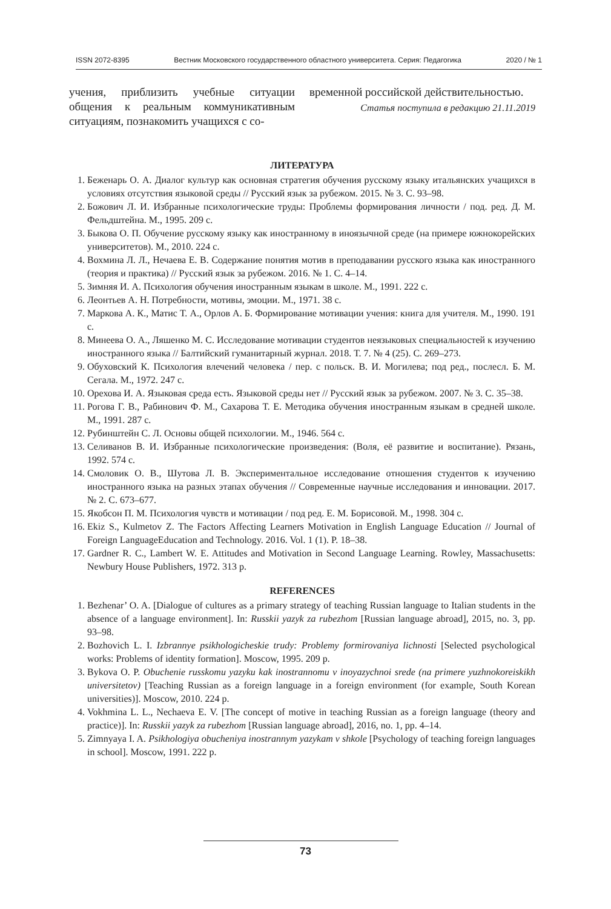ISSN 2072-8395 Вестник Московского государственного областного университета. Серия: Педагогика 2020 / № 1
учения, приблизить учебные ситуации общения к реальным коммуникативным ситуациям, познакомить учащихся с со-
временной российской действительностью.
Статья поступила в редакцию 21.11.2019
ЛИТЕРАТУРА
1. Беженарь О. А. Диалог культур как основная стратегия обучения русскому языку итальянских учащихся в условиях отсутствия языковой среды // Русский язык за рубежом. 2015. № 3. С. 93–98.
2. Божович Л. И. Избранные психологические труды: Проблемы формирования личности / под. ред. Д. М. Фельдштейна. М., 1995. 209 с.
3. Быкова О. П. Обучение русскому языку как иностранному в иноязычной среде (на примере южнокорейских университетов). М., 2010. 224 с.
4. Вохмина Л. Л., Нечаева Е. В. Содержание понятия мотив в преподавании русского языка как иностранного (теория и практика) // Русский язык за рубежом. 2016. № 1. С. 4–14.
5. Зимняя И. А. Психология обучения иностранным языкам в школе. М., 1991. 222 с.
6. Леонтьев А. Н. Потребности, мотивы, эмоции. М., 1971. 38 с.
7. Маркова А. К., Матис Т. А., Орлов А. Б. Формирование мотивации учения: книга для учителя. М., 1990. 191 с.
8. Минеева О. А., Ляшенко М. С. Исследование мотивации студентов неязыковых специальностей к изучению иностранного языка // Балтийский гуманитарный журнал. 2018. Т. 7. № 4 (25). С. 269–273.
9. Обуховский К. Психология влечений человека / пер. с польск. В. И. Могилева; под ред., послесл. Б. М. Сегала. М., 1972. 247 с.
10. Орехова И. А. Языковая среда есть. Языковой среды нет // Русский язык за рубежом. 2007. № 3. С. 35–38.
11. Рогова Г. В., Рабинович Ф. М., Сахарова Т. Е. Методика обучения иностранным языкам в средней школе. М., 1991. 287 с.
12. Рубинштейн С. Л. Основы общей психологии. М., 1946. 564 с.
13. Селиванов В. И. Избранные психологические произведения: (Воля, её развитие и воспитание). Рязань, 1992. 574 с.
14. Смоловик О. В., Шутова Л. В. Экспериментальное исследование отношения студентов к изучению иностранного языка на разных этапах обучения // Современные научные исследования и инновации. 2017. № 2. С. 673–677.
15. Якобсон П. М. Психология чувств и мотивации / под ред. Е. М. Борисовой. М., 1998. 304 с.
16. Ekiz S., Kulmetov Z. The Factors Affecting Learners Motivation in English Language Education // Journal of Foreign LanguageEducation and Technology. 2016. Vol. 1 (1). P. 18–38.
17. Gardner R. C., Lambert W. E. Attitudes and Motivation in Second Language Learning. Rowley, Massachusetts: Newbury House Publishers, 1972. 313 p.
REFERENCES
1. Bezhenar’ O. A. [Dialogue of cultures as a primary strategy of teaching Russian language to Italian students in the absence of a language environment]. In: Russkii yazyk za rubezhom [Russian language abroad], 2015, no. 3, pp. 93–98.
2. Bozhovich L. I. Izbrannye psikhologicheskie trudy: Problemy formirovaniya lichnosti [Selected psychological works: Problems of identity formation]. Moscow, 1995. 209 p.
3. Bykova O. P. Obuchenie russkomu yazyku kak inostrannomu v inoyazychnoi srede (na primere yuzhnokoreiskikh universitetov) [Teaching Russian as a foreign language in a foreign environment (for example, South Korean universities)]. Moscow, 2010. 224 p.
4. Vokhmina L. L., Nechaeva E. V. [The concept of motive in teaching Russian as a foreign language (theory and practice)]. In: Russkii yazyk za rubezhom [Russian language abroad], 2016, no. 1, pp. 4–14.
5. Zimnyaya I. A. Psikhologiya obucheniya inostrannym yazykam v shkole [Psychology of teaching foreign languages in school]. Moscow, 1991. 222 p.
73